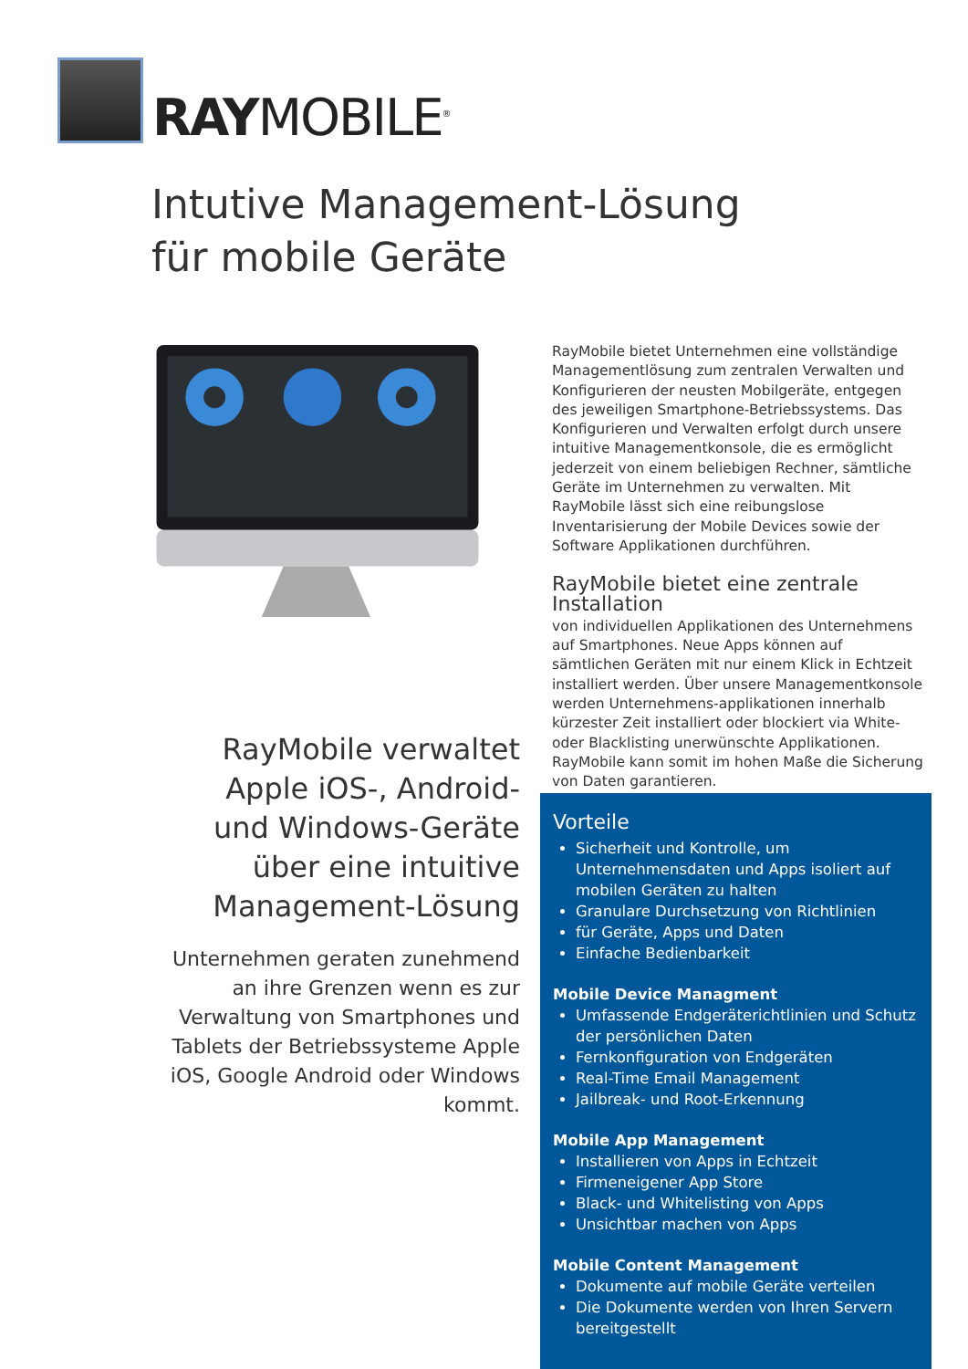RAYMOBILE<sup>®</sup>
Intutive Management-Lösung
für mobile Geräte
RayMobile verwaltet Apple iOS-, Android- und Windows-Geräte über eine intuitive Management-Lösung
Unternehmen geraten zunehmend an ihre Grenzen wenn es zur Verwaltung von Smartphones und Tablets der Betriebssysteme Apple iOS, Google Android oder Windows kommt.
RayMobile bietet Unternehmen eine vollständige Managementlösung zum zentralen Verwalten und Konfigurieren der neusten Mobilgeräte, entgegen des jeweiligen Smartphone-Betriebssystems. Das Konfigurieren und Verwalten erfolgt durch unsere intuitive Managementkonsole, die es ermöglicht jederzeit von einem beliebigen Rechner, sämtliche Geräte im Unternehmen zu verwalten. Mit RayMobile lässt sich eine reibungslose Inventarisierung der Mobile Devices sowie der Software Applikationen durchführen.
RayMobile bietet eine zentrale Installation
von individuellen Applikationen des Unternehmens auf Smartphones. Neue Apps können auf sämtlichen Geräten mit nur einem Klick in Echtzeit installiert werden. Über unsere Managementkonsole werden Unternehmens-applikationen innerhalb kürzester Zeit installiert oder blockiert via White- oder Blacklisting unerwünschte Applikationen. RayMobile kann somit im hohen Maße die Sicherung von Daten garantieren.
Vorteile
Sicherheit und Kontrolle, um Unternehmensdaten und Apps isoliert auf mobilen Geräten zu halten
Granulare Durchsetzung von Richtlinien
für Geräte, Apps und Daten
Einfache Bedienbarkeit
Mobile Device Managment
Umfassende Endgeräterichtlinien und Schutz der persönlichen Daten
Fernkonfiguration von Endgeräten
Real-Time Email Management
Jailbreak- und Root-Erkennung
Mobile App Management
Installieren von Apps in Echtzeit
Firmeneigener App Store
Black- und Whitelisting von Apps
Unsichtbar machen von Apps
Mobile Content Management
Dokumente auf mobile Geräte verteilen
Die Dokumente werden von Ihren Servern bereitgestellt